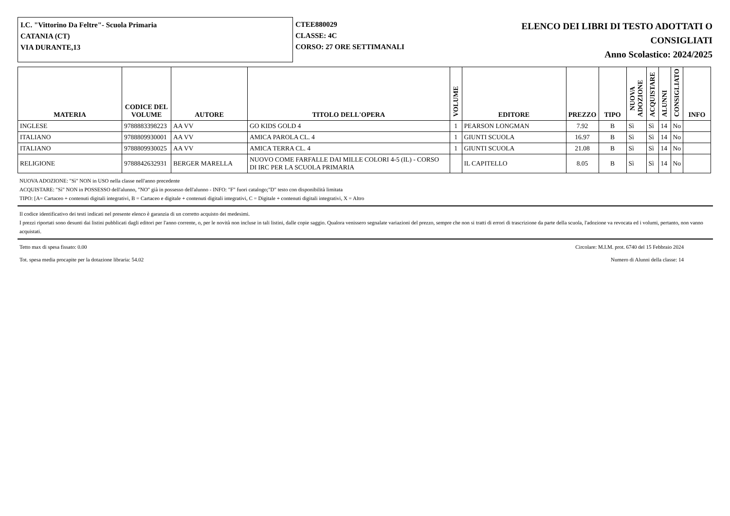I.C. "Vittorino Da Feltre"- Scuola Primaria
CATANIA (CT)
VIA DURANTE,13
CTEE880029
CLASSE: 4C
CORSO: 27 ORE SETTIMANALI
ELENCO DEI LIBRI DI TESTO ADOTTATI O
CONSIGLIATI
Anno Scolastico: 2024/2025
| MATERIA | CODICE DEL VOLUME | AUTORE | TITOLO DELL'OPERA | VOLUME | EDITORE | PREZZO | TIPO | NUOVA ADOZIONE | ACQUISTARE | ALUNNI | CONSIGLIATO | INFO |
| --- | --- | --- | --- | --- | --- | --- | --- | --- | --- | --- | --- | --- |
| INGLESE | 9788883398223 | AA VV | GO KIDS GOLD 4 | 1 | PEARSON LONGMAN | 7.92 | B | Sì | Sì | 14 | No | |
| ITALIANO | 9788809930001 | AA VV | AMICA PAROLA CL. 4 | 1 | GIUNTI SCUOLA | 16.97 | B | Sì | Sì | 14 | No | |
| ITALIANO | 9788809930025 | AA VV | AMICA TERRA CL. 4 | 1 | GIUNTI SCUOLA | 21.08 | B | Sì | Sì | 14 | No | |
| RELIGIONE | 9788842632931 | BERGER MARELLA | NUOVO COME FARFALLE DAI MILLE COLORI 4-5 (IL) - CORSO DI IRC PER LA SCUOLA PRIMARIA | | IL CAPITELLO | 8.05 | B | Sì | Sì | 14 | No | |
NUOVA ADOZIONE: "Sì" NON in USO nella classe nell'anno precedente
ACQUISTARE: "Sì" NON in POSSESSO dell'alunno, "NO" già in possesso dell'alunno - INFO: "F" fuori catalogo;"D" testo con disponibilità limitata
TIPO: [A= Cartaceo + contenuti digitali integrativi, B = Cartaceo e digitale + contenuti digitali integrativi, C = Digitale + contenuti digitali integrativi, X = Altro
Il codice identificativo dei testi indicati nel presente elenco è garanzia di un corretto acquisto dei medesimi.
I prezzi riportati sono desunti dai listini pubblicati dagli editori per l'anno corrente, o, per le novità non incluse in tali listini, dalle copie saggio. Qualora venissero segnalate variazioni del prezzo, sempre che non si tratti di errori di trascrizione da parte della scuola, l'adozione va revocata ed i volumi, pertanto, non vanno acquistati.
Tetto max di spesa fissato: 0.00 Circolare: M.I.M. prot. 6740 del 15 Febbraio 2024
Tot. spesa media procapite per la dotazione libraria: 54.02 Numero di Alunni della classe: 14